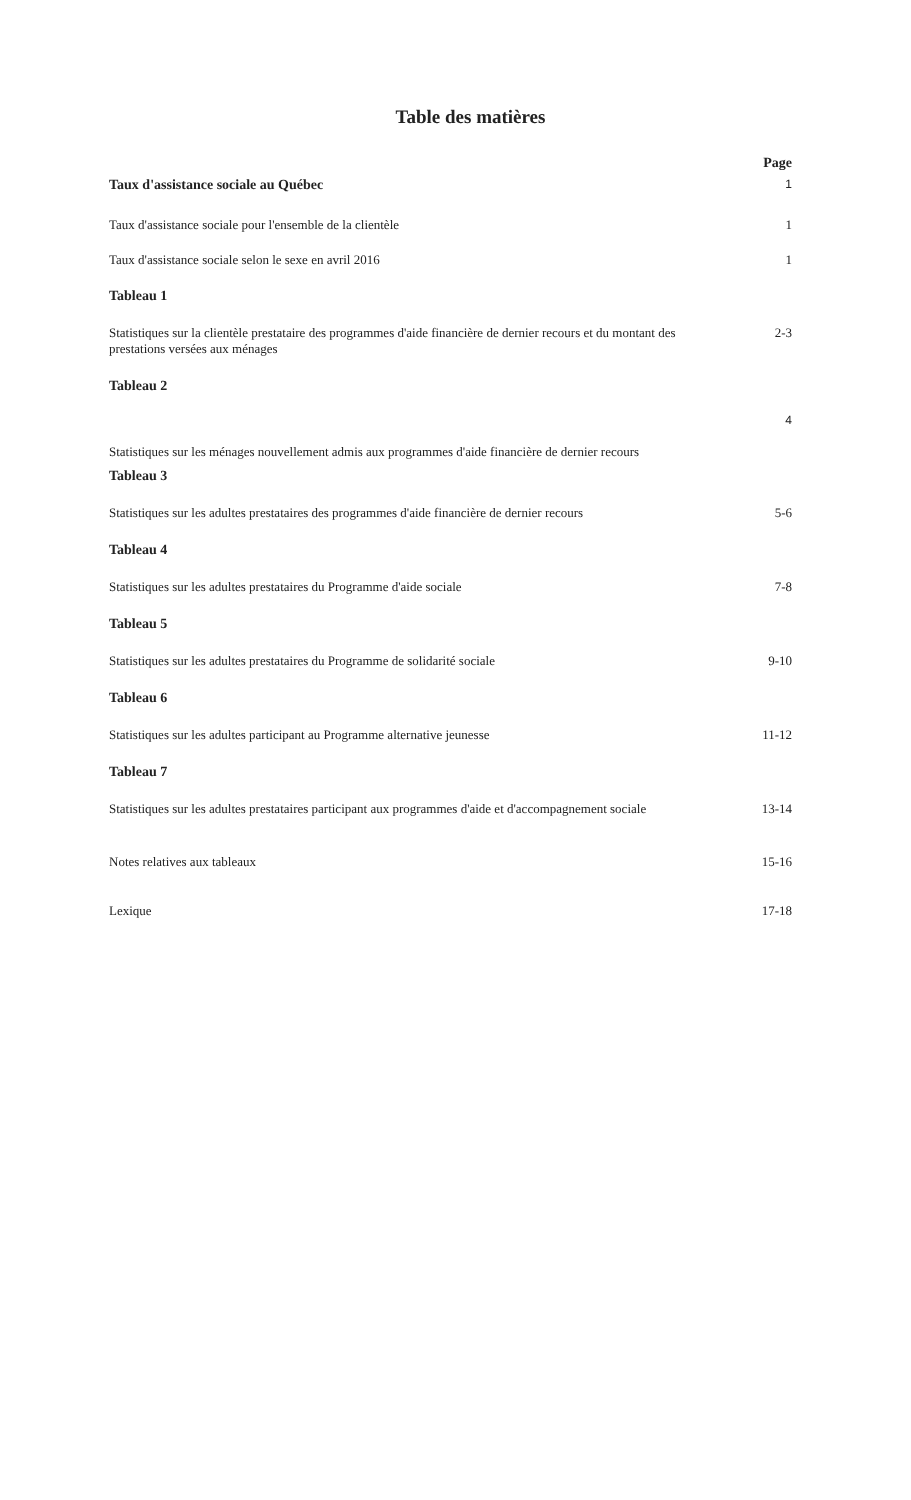Table des matières
| | Page |
| Taux d'assistance sociale au Québec | 1 |
| Taux d'assistance sociale pour l'ensemble de la clientèle | 1 |
| Taux d'assistance sociale selon le sexe en avril 2016 | 1 |
| Tableau 1 | |
| Statistiques sur la clientèle prestataire des programmes d'aide financière de dernier recours et du montant des prestations versées aux ménages | 2-3 |
| Tableau 2 | |
| Statistiques sur les ménages nouvellement admis aux programmes d'aide financière de dernier recours | 4 |
| Tableau 3 | |
| Statistiques sur les adultes prestataires des programmes d'aide financière de dernier recours | 5-6 |
| Tableau 4 | |
| Statistiques sur les adultes prestataires du Programme d'aide sociale | 7-8 |
| Tableau 5 | |
| Statistiques sur les adultes prestataires du Programme de solidarité sociale | 9-10 |
| Tableau 6 | |
| Statistiques sur les adultes participant au Programme alternative jeunesse | 11-12 |
| Tableau 7 | |
| Statistiques sur les adultes prestataires participant aux programmes d'aide et d'accompagnement sociale | 13-14 |
| Notes relatives aux tableaux | 15-16 |
| Lexique | 17-18 |